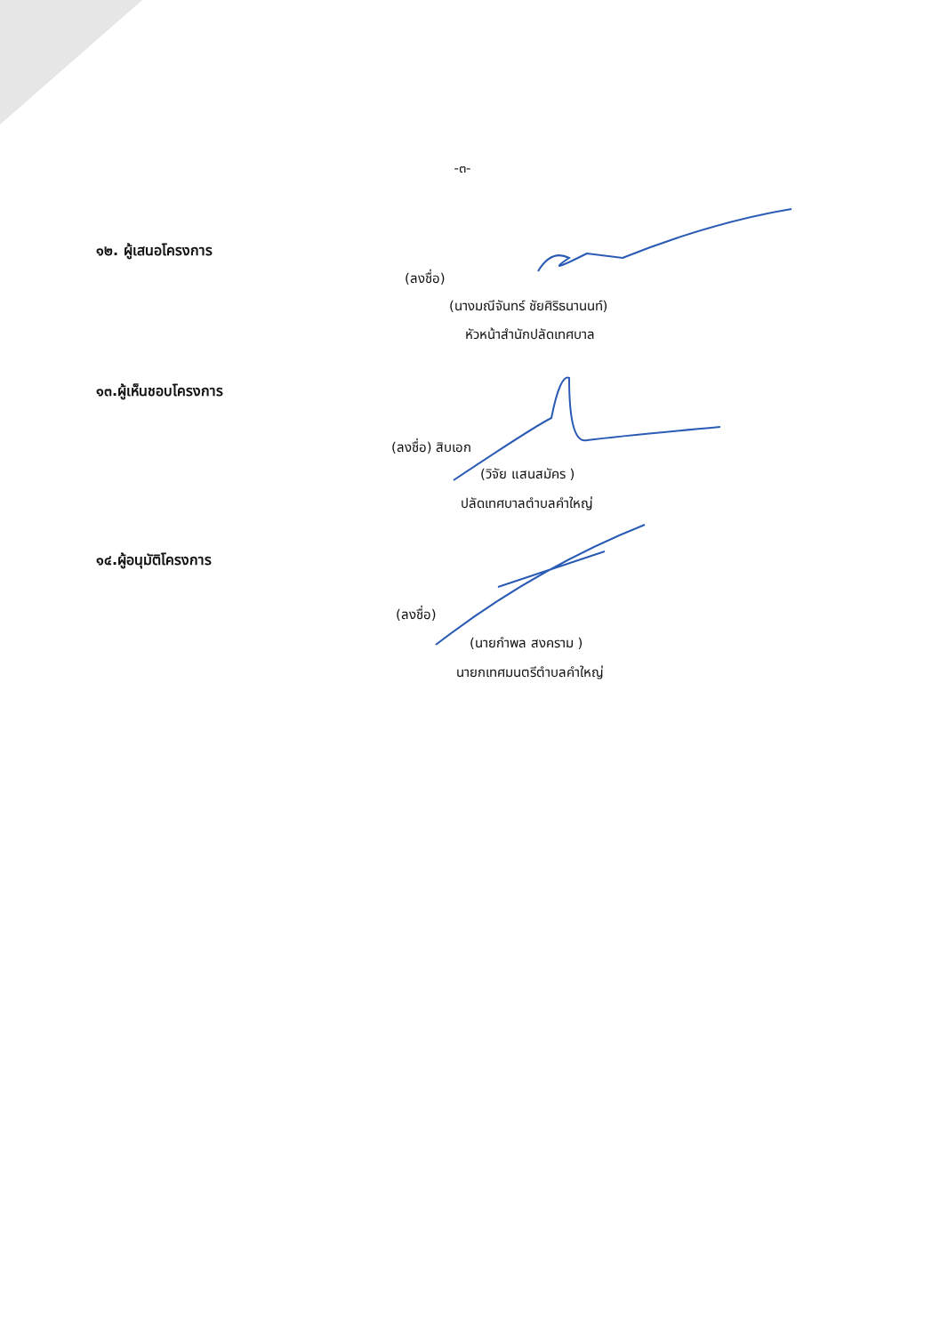-๓-
๑๒. ผู้เสนอโครงการ
(ลงชื่อ)
(นางมณีจันทร์ ชัยศิริธนานนท์)
หัวหน้าสำนักปลัดเทศบาล
๑๓.ผู้เห็นชอบโครงการ
(ลงชื่อ) สิบเอก
(วิจัย แสนสมัคร )
ปลัดเทศบาลตำบลคำใหญ่
๑๔.ผู้อนุมัติโครงการ
(ลงชื่อ)
(นายกำพล สงคราม )
นายกเทศมนตรีตำบลคำใหญ่